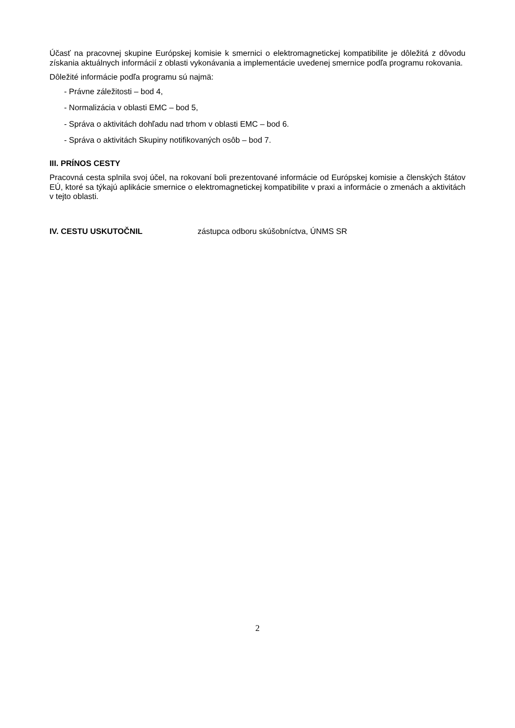Účasť na pracovnej skupine Európskej komisie k smernici o elektromagnetickej kompatibilite je dôležitá z dôvodu získania aktuálnych informácií z oblasti vykonávania a implementácie uvedenej smernice podľa programu rokovania.
Dôležité informácie podľa programu sú najmä:
- Právne záležitosti – bod 4,
- Normalizácia v oblasti EMC – bod 5,
- Správa o aktivitách dohľadu nad trhom v oblasti EMC – bod 6.
- Správa o aktivitách Skupiny notifikovaných osôb – bod 7.
III. PRÍNOS CESTY
Pracovná cesta splnila svoj účel, na rokovaní boli prezentované informácie od Európskej komisie a členských štátov EÚ, ktoré sa týkajú aplikácie smernice o elektromagnetickej kompatibilite v praxi a informácie o zmenách a aktivitách v tejto oblasti.
IV. CESTU USKUTOČNIL zástupca odboru skúšobníctva, ÚNMS SR
2